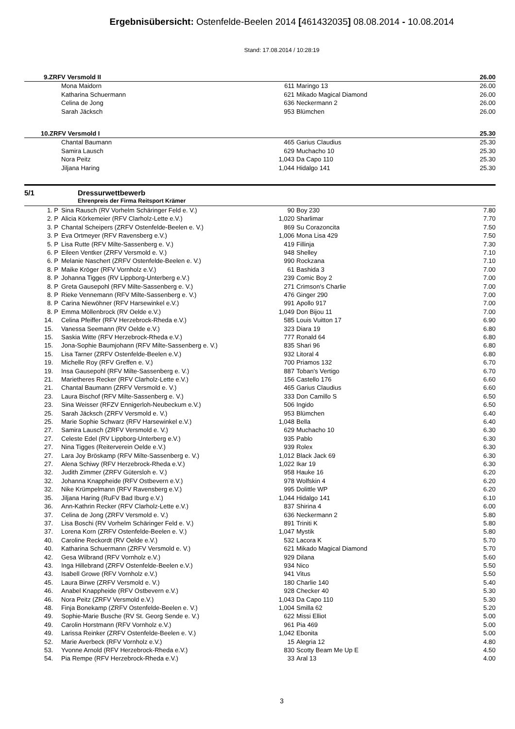Ergebnisübersicht: Ostenfelde-Beelen 2014 [461432035] 08.08.2014 - 10.08.2014
Stand: 17.08.2014 / 10:28:19
| 9.ZRFV Versmold II | | | | 26.00 |
| | Mona Maidorn | 611 | Maringo 13 | 26.00 |
| | Katharina Schuermann | 621 | Mikado Magical Diamond | 26.00 |
| | Celina de Jong | 636 | Neckermann 2 | 26.00 |
| | Sarah Jäcksch | 953 | Blümchen | 26.00 |
| 10.ZRFV Versmold I | | | | 25.30 |
| | Chantal Baumann | 465 | Garius Claudius | 25.30 |
| | Samira Lausch | 629 | Muchacho 10 | 25.30 |
| | Nora Peitz | 1,043 | Da Capo 110 | 25.30 |
| | Jiljana Haring | 1,044 | Hidalgo 141 | 25.30 |
| 5/1 | Dressurwettbewerb |
| | Ehrenpreis der Firma Reitsport Krämer |
| 1. P | Sina Rausch (RV Vorhelm Schäringer Feld e. V.) | 90 | Boy 230 | 7.80 |
| 2. P | Alicia Körkemeier (RFV Clarholz-Lette e.V.) | 1,020 | Sharlimar | 7.70 |
| 3. P | Chantal Scheipers (ZRFV Ostenfelde-Beelen e. V.) | 869 | Su Corazoncita | 7.50 |
| 3. P | Eva Ortmeyer (RFV Ravensberg e.V.) | 1,006 | Mona Lisa 429 | 7.50 |
| 5. P | Lisa Rutte (RFV Milte-Sassenberg e. V.) | 419 | Fillinja | 7.30 |
| 6. P | Eileen Ventker (ZRFV Versmold e. V.) | 948 | Shelley | 7.10 |
| 6. P | Melanie Naschert (ZRFV Ostenfelde-Beelen e. V.) | 990 | Rockzana | 7.10 |
| 8. P | Maike Kröger (RFV Vornholz e.V.) | 61 | Bashida 3 | 7.00 |
| 8. P | Johanna Tigges (RV Lippborg-Unterberg e.V.) | 239 | Comic Boy 2 | 7.00 |
| 8. P | Greta Gausepohl (RFV Milte-Sassenberg e. V.) | 271 | Crimson's Charlie | 7.00 |
| 8. P | Rieke Vennemann (RFV Milte-Sassenberg e. V.) | 476 | Ginger 290 | 7.00 |
| 8. P | Carina Niewöhner (RFV Harsewinkel e.V.) | 991 | Apollo 917 | 7.00 |
| 8. P | Emma Möllenbrock (RV Oelde e.V.) | 1,049 | Don Bijou 11 | 7.00 |
| 14. | Celina Pfeiffer (RFV Herzebrock-Rheda e.V.) | 585 | Louis Vuitton 17 | 6.90 |
| 15. | Vanessa Seemann (RV Oelde e.V.) | 323 | Diara 19 | 6.80 |
| 15. | Saskia Witte (RFV Herzebrock-Rheda e.V.) | 777 | Ronald 64 | 6.80 |
| 15. | Jona-Sophie Baumjohann (RFV Milte-Sassenberg e. V.) | 835 | Shari 96 | 6.80 |
| 15. | Lisa Tarner (ZRFV Ostenfelde-Beelen e.V.) | 932 | Litoral 4 | 6.80 |
| 19. | Michelle Roy (RFV Greffen e. V.) | 700 | Priamos 132 | 6.70 |
| 19. | Insa Gausepohl (RFV Milte-Sassenberg e. V.) | 887 | Toban's Vertigo | 6.70 |
| 21. | Marietheres Recker (RFV Clarholz-Lette e.V.) | 156 | Castello 176 | 6.60 |
| 21. | Chantal Baumann (ZRFV Versmold e. V.) | 465 | Garius Claudius | 6.60 |
| 23. | Laura Bischof (RFV Milte-Sassenberg e. V.) | 333 | Don Camillo S | 6.50 |
| 23. | Sina Weisser (RFZV Ennigerloh-Neubeckum e.V.) | 506 | Ingido | 6.50 |
| 25. | Sarah Jäcksch (ZRFV Versmold e. V.) | 953 | Blümchen | 6.40 |
| 25. | Marie Sophie Schwarz (RFV Harsewinkel e.V.) | 1,048 | Bella | 6.40 |
| 27. | Samira Lausch (ZRFV Versmold e. V.) | 629 | Muchacho 10 | 6.30 |
| 27. | Celeste Edel (RV Lippborg-Unterberg e.V.) | 935 | Pablo | 6.30 |
| 27. | Nina Tigges (Reiterverein Oelde e.V.) | 939 | Rolex | 6.30 |
| 27. | Lara Joy Bröskamp (RFV Milte-Sassenberg e. V.) | 1,012 | Black Jack 69 | 6.30 |
| 27. | Alena Schiwy (RFV Herzebrock-Rheda e.V.) | 1,022 | Ikar 19 | 6.30 |
| 32. | Judith Zimmer (ZRFV Gütersloh e. V.) | 958 | Hauke 16 | 6.20 |
| 32. | Johanna Knappheide (RFV Ostbevern e.V.) | 978 | Wolfskin 4 | 6.20 |
| 32. | Nike Krümpelmann (RFV Ravensberg e.V.) | 995 | Dolittle WP | 6.20 |
| 35. | Jiljana Haring (RuFV Bad Iburg e.V.) | 1,044 | Hidalgo 141 | 6.10 |
| 36. | Ann-Kathrin Recker (RFV Clarholz-Lette e.V.) | 837 | Shirina 4 | 6.00 |
| 37. | Celina de Jong (ZRFV Versmold e. V.) | 636 | Neckermann 2 | 5.80 |
| 37. | Lisa Boschi (RV Vorhelm Schäringer Feld e. V.) | 891 | Triniti K | 5.80 |
| 37. | Lorena Korn (ZRFV Ostenfelde-Beelen e. V.) | 1,047 | Mystik | 5.80 |
| 40. | Caroline Reckordt (RV Oelde e.V.) | 532 | Lacora K | 5.70 |
| 40. | Katharina Schuermann (ZRFV Versmold e. V.) | 621 | Mikado Magical Diamond | 5.70 |
| 42. | Gesa Wilbrand (RFV Vornholz e.V.) | 929 | Dilana | 5.60 |
| 43. | Inga Hillebrand (ZRFV Ostenfelde-Beelen e.V.) | 934 | Nico | 5.50 |
| 43. | Isabell Growe (RFV Vornholz e.V.) | 941 | Vitus | 5.50 |
| 45. | Laura Birwe (ZRFV Versmold e. V.) | 180 | Charlie 140 | 5.40 |
| 46. | Anabel Knappheide (RFV Ostbevern e.V.) | 928 | Checker 40 | 5.30 |
| 46. | Nora Peitz (ZRFV Versmold e.V.) | 1,043 | Da Capo 110 | 5.30 |
| 48. | Finja Bonekamp (ZRFV Ostenfelde-Beelen e. V.) | 1,004 | Smilla 62 | 5.20 |
| 49. | Sophie-Marie Busche (RV St. Georg Sende e. V.) | 622 | Missi Elliot | 5.00 |
| 49. | Carolin Horstmann (RFV Vornholz e.V.) | 961 | Pia 469 | 5.00 |
| 49. | Larissa Reinker (ZRFV Ostenfelde-Beelen e. V.) | 1,042 | Ebonita | 5.00 |
| 52. | Marie Averbeck (RFV Vornholz e.V.) | 15 | Alegria 12 | 4.80 |
| 53. | Yvonne Arnold (RFV Herzebrock-Rheda e.V.) | 830 | Scotty Beam Me Up E | 4.50 |
| 54. | Pia Rempe (RFV Herzebrock-Rheda e.V.) | 33 | Aral 13 | 4.00 |
3